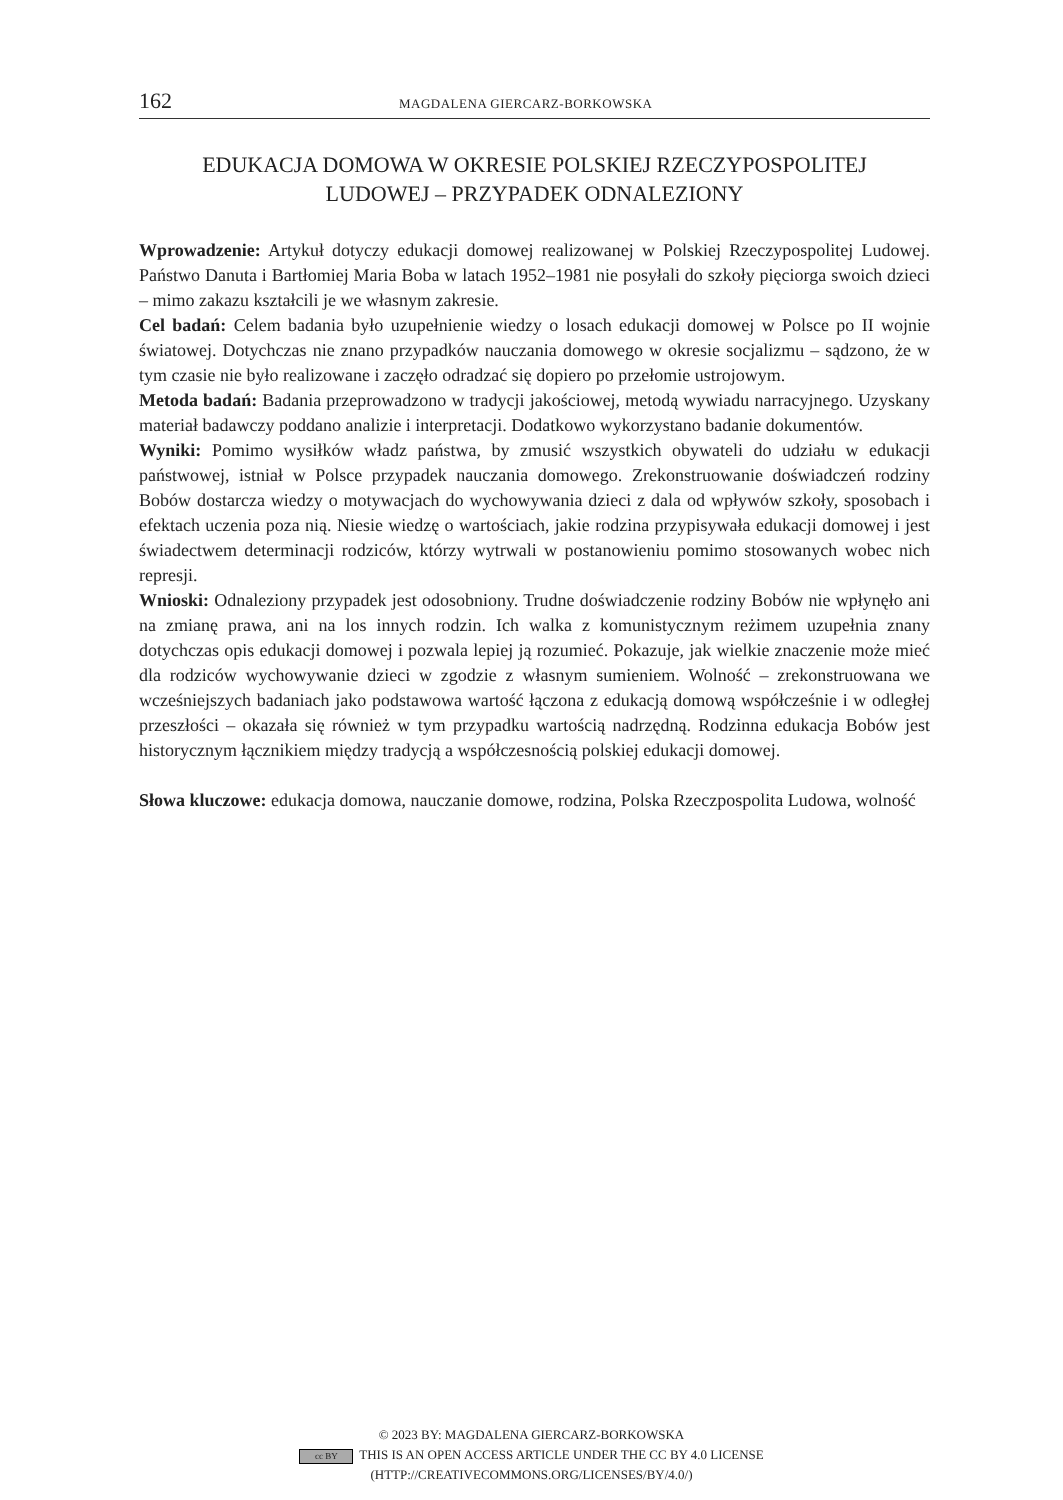162 MAGDALENA GIERCARZ-BORKOWSKA
EDUKACJA DOMOWA W OKRESIE POLSKIEJ RZECZYPOSPOLITEJ
LUDOWEJ – PRZYPADEK ODNALEZIONY
Wprowadzenie: Artykuł dotyczy edukacji domowej realizowanej w Polskiej Rzeczypospolitej Ludowej. Państwo Danuta i Bartłomiej Maria Boba w latach 1952–1981 nie posyłali do szkoły pięciorga swoich dzieci – mimo zakazu kształcili je we własnym zakresie.
Cel badań: Celem badania było uzupełnienie wiedzy o losach edukacji domowej w Polsce po II wojnie światowej. Dotychczas nie znano przypadków nauczania domowego w okresie socjalizmu – sądzono, że w tym czasie nie było realizowane i zaczęło odradzać się dopiero po przełomie ustrojowym.
Metoda badań: Badania przeprowadzono w tradycji jakościowej, metodą wywiadu narracyjnego. Uzyskany materiał badawczy poddano analizie i interpretacji. Dodatkowo wykorzystano badanie dokumentów.
Wyniki: Pomimo wysiłków władz państwa, by zmusić wszystkich obywateli do udziału w edukacji państwowej, istniał w Polsce przypadek nauczania domowego. Zrekonstruowanie doświadczeń rodziny Bobów dostarcza wiedzy o motywacjach do wychowywania dzieci z dala od wpływów szkoły, sposobach i efektach uczenia poza nią. Niesie wiedzę o wartościach, jakie rodzina przypisywała edukacji domowej i jest świadectwem determinacji rodziców, którzy wytrwali w postanowieniu pomimo stosowanych wobec nich represji.
Wnioski: Odnaleziony przypadek jest odosobniony. Trudne doświadczenie rodziny Bobów nie wpłynęło ani na zmianę prawa, ani na los innych rodzin. Ich walka z komunistycznym reżimem uzupełnia znany dotychczas opis edukacji domowej i pozwala lepiej ją rozumieć. Pokazuje, jak wielkie znaczenie może mieć dla rodziców wychowywanie dzieci w zgodzie z własnym sumieniem. Wolność – zrekonstruowana we wcześniejszych badaniach jako podstawowa wartość łączona z edukacją domową współcześnie i w odległej przeszłości – okazała się również w tym przypadku wartością nadrzędną. Rodzinna edukacja Bobów jest historycznym łącznikiem między tradycją a współczesnością polskiej edukacji domowej.
Słowa kluczowe: edukacja domowa, nauczanie domowe, rodzina, Polska Rzeczpospolita Ludowa, wolność
© 2023 BY: MAGDALENA GIERCARZ-BORKOWSKA
cc BY THIS IS AN OPEN ACCESS ARTICLE UNDER THE CC BY 4.0 LICENSE
(HTTP://CREATIVECOMMONS.ORG/LICENSES/BY/4.0/)